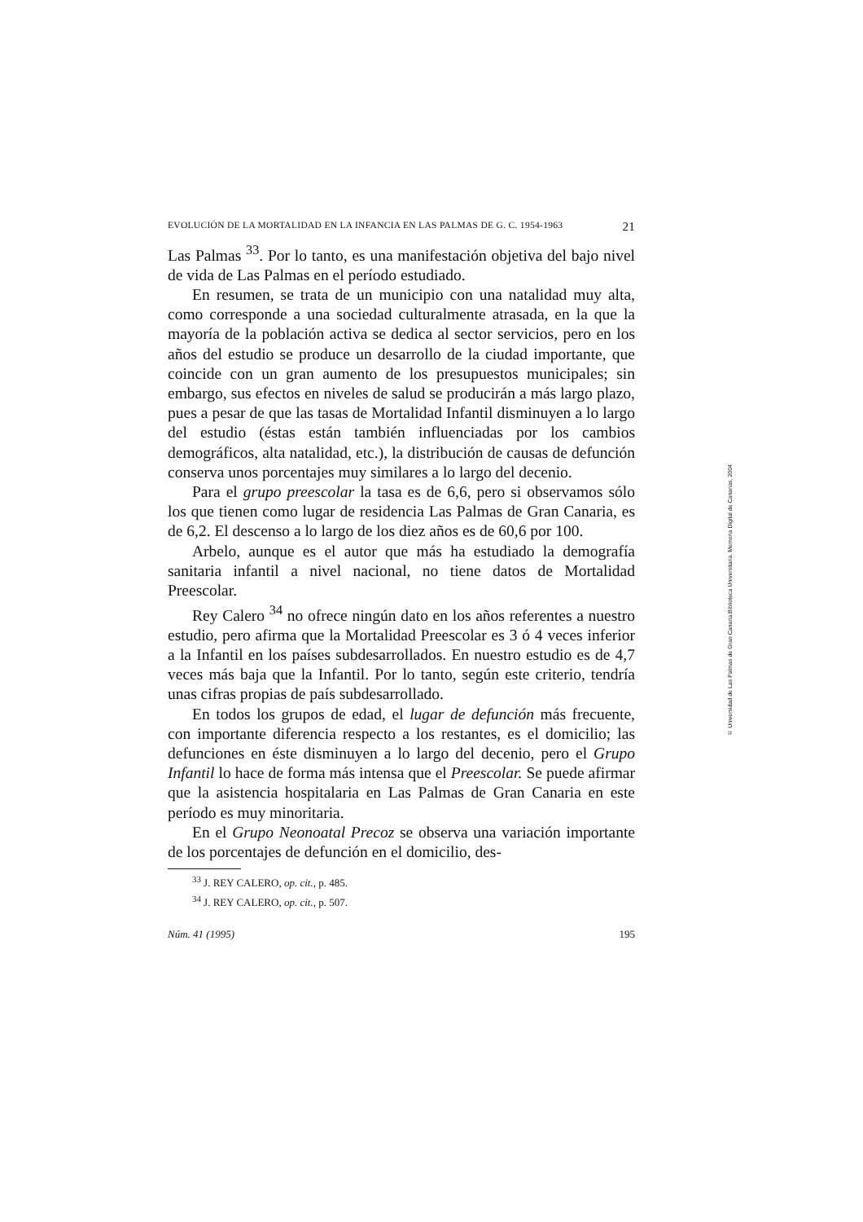EVOLUCIÓN DE LA MORTALIDAD EN LA INFANCIA EN LAS PALMAS DE G. C. 1954-1963 21
Las Palmas <sup>33</sup>. Por lo tanto, es una manifestación objetiva del bajo nivel de vida de Las Palmas en el período estudiado.
En resumen, se trata de un municipio con una natalidad muy alta, como corresponde a una sociedad culturalmente atrasada, en la que la mayoría de la población activa se dedica al sector servicios, pero en los años del estudio se produce un desarrollo de la ciudad importante, que coincide con un gran aumento de los presupuestos municipales; sin embargo, sus efectos en niveles de salud se producirán a más largo plazo, pues a pesar de que las tasas de Mortalidad Infantil disminuyen a lo largo del estudio (éstas están también influenciadas por los cambios demográficos, alta natalidad, etc.), la distribución de causas de defunción conserva unos porcentajes muy similares a lo largo del decenio.
Para el grupo preescolar la tasa es de 6,6, pero si observamos sólo los que tienen como lugar de residencia Las Palmas de Gran Canaria, es de 6,2. El descenso a lo largo de los diez años es de 60,6 por 100.
Arbelo, aunque es el autor que más ha estudiado la demografía sanitaria infantil a nivel nacional, no tiene datos de Mortalidad Preescolar.
Rey Calero <sup>34</sup> no ofrece ningún dato en los años referentes a nuestro estudio, pero afirma que la Mortalidad Preescolar es 3 ó 4 veces inferior a la Infantil en los países subdesarrollados. En nuestro estudio es de 4,7 veces más baja que la Infantil. Por lo tanto, según este criterio, tendría unas cifras propias de país subdesarrollado.
En todos los grupos de edad, el lugar de defunción más frecuente, con importante diferencia respecto a los restantes, es el domicilio; las defunciones en éste disminuyen a lo largo del decenio, pero el Grupo Infantil lo hace de forma más intensa que el Preescolar. Se puede afirmar que la asistencia hospitalaria en Las Palmas de Gran Canaria en este período es muy minoritaria.
En el Grupo Neonoatal Precoz se observa una variación importante de los porcentajes de defunción en el domicilio, des-
<sup>33</sup> J. REY CALERO, op. cit., p. 485.
<sup>34</sup> J. REY CALERO, op. cit., p. 507.
Núm. 41 (1995) 195
© Universidad de Las Palmas de Gran Canaria.Biblioteca Universitaria. Memoria Digital de Canarias, 2004